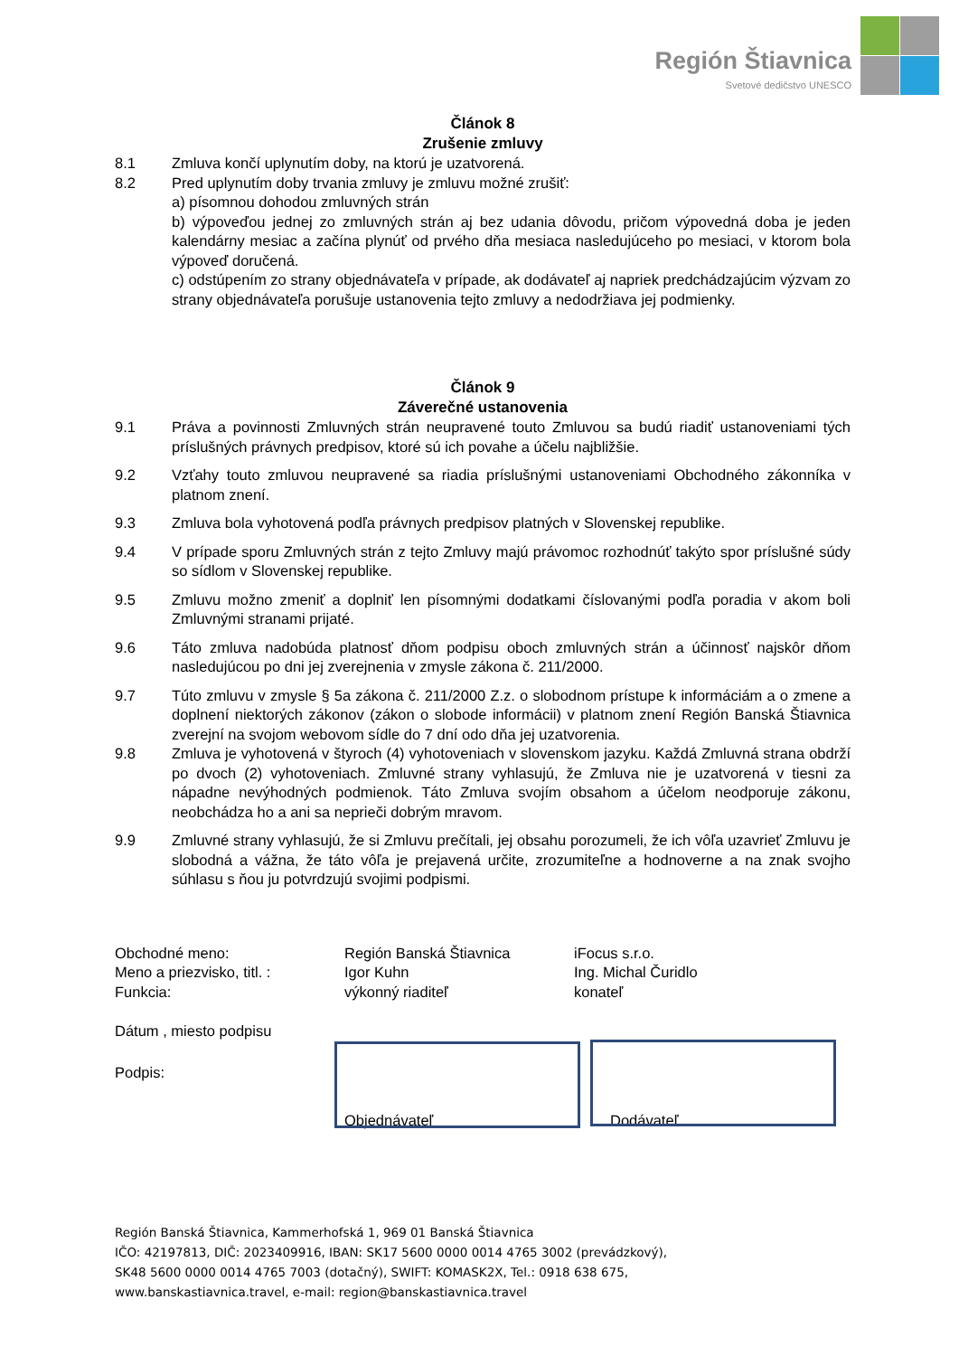Región Štiavnica
Svetové dedičstvo UNESCO
Článok 8
Zrušenie zmluvy
8.1 Zmluva končí uplynutím doby, na ktorú je uzatvorená.
8.2 Pred uplynutím doby trvania zmluvy je zmluvu možné zrušiť:
a) písomnou dohodou zmluvných strán
b) výpoveďou jednej zo zmluvných strán aj bez udania dôvodu, pričom výpovedná doba je jeden kalendárny mesiac a začína plynúť od prvého dňa mesiaca nasledujúceho po mesiaci, v ktorom bola výpoveď doručená.
c) odstúpením zo strany objednávateľa v prípade, ak dodávateľ aj napriek predchádzajúcim výzvam zo strany objednávateľa porušuje ustanovenia tejto zmluvy a nedodržiava jej podmienky.
Článok 9
Záverečné ustanovenia
9.1 Práva a povinnosti Zmluvných strán neupravené touto Zmluvou sa budú riadiť ustanoveniami tých príslušných právnych predpisov, ktoré sú ich povahe a účelu najbližšie.
9.2 Vzťahy touto zmluvou neupravené sa riadia príslušnými ustanoveniami Obchodného zákonníka v platnom znení.
9.3 Zmluva bola vyhotovená podľa právnych predpisov platných v Slovenskej republike.
9.4 V prípade sporu Zmluvných strán z tejto Zmluvy majú právomoc rozhodnúť takýto spor príslušné súdy so sídlom v Slovenskej republike.
9.5 Zmluvu možno zmeniť a doplniť len písomnými dodatkami číslovanými podľa poradia v akom boli Zmluvnými stranami prijaté.
9.6 Táto zmluva nadobúda platnosť dňom podpisu oboch zmluvných strán a účinnosť najskôr dňom nasledujúcou po dni jej zverejnenia v zmysle zákona č. 211/2000.
9.7 Túto zmluvu v zmysle § 5a zákona č. 211/2000 Z.z. o slobodnom prístupe k informáciám a o zmene a doplnení niektorých zákonov (zákon o slobode informácii) v platnom znení Región Banská Štiavnica zverejní na svojom webovom sídle do 7 dní odo dňa jej uzatvorenia.
9.8 Zmluva je vyhotovená v štyroch (4) vyhotoveniach v slovenskom jazyku. Každá Zmluvná strana obdrží po dvoch (2) vyhotoveniach. Zmluvné strany vyhlasujú, že Zmluva nie je uzatvorená v tiesni za nápadne nevýhodných podmienok. Táto Zmluva svojím obsahom a účelom neodporuje zákonu, neobchádza ho a ani sa neprieči dobrým mravom.
9.9 Zmluvné strany vyhlasujú, že si Zmluvu prečítali, jej obsahu porozumeli, že ich vôľa uzavrieť Zmluvu je slobodná a vážna, že táto vôľa je prejavená určite, zrozumiteľne a hodnoverne a na znak svojho súhlasu s ňou ju potvrdzujú svojimi podpismi.
Obchodné meno:
Región Banská Štiavnica
iFocus s.r.o.
Meno a priezvisko, titl. :
Igor Kuhn
Ing. Michal Čuridlo
Funkcia:
výkonný riaditeľ
konateľ
Dátum , miesto podpisu
Podpis:
Objednávateľ Dodávateľ
Región Banská Štiavnica, Kammerhofská 1, 969 01 Banská Štiavnica
IČO: 42197813, DIČ: 2023409916, IBAN: SK17 5600 0000 0014 4765 3002 (prevádzkový),
SK48 5600 0000 0014 4765 7003 (dotačný), SWIFT: KOMASK2X, Tel.: 0918 638 675,
www.banskastiavnica.travel, e-mail: region@banskastiavnica.travel